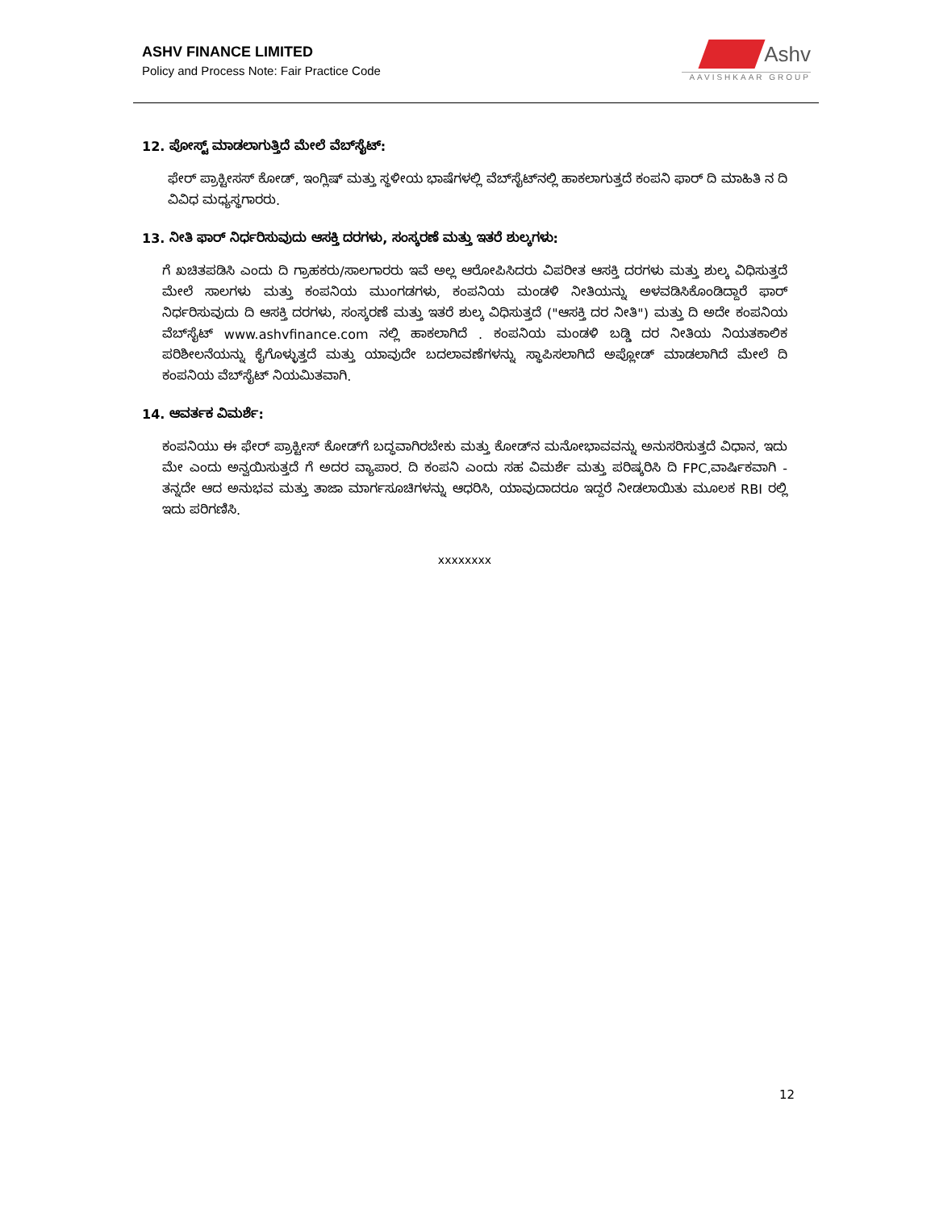ASHV FINANCE LIMITED
Policy and Process Note: Fair Practice Code
Ashv
AAVISHKAAR GROUP
12. ಪೋಸ್ಟ್ ಮಾಡಲಾಗುತ್ತಿದೆ ಮೇಲೆ ವೆಬ್‌ಸೈಟ್:
ಫೇರ್ ಪ್ರಾಕ್ಟೀಸಸ್ ಕೋಡ್, ಇಂಗ್ಲಿಷ್ ಮತ್ತು ಸ್ಥಳೀಯ ಭಾಷೆಗಳಲ್ಲಿ ವೆಬ್‌ಸೈಟ್‌ನಲ್ಲಿ ಹಾಕಲಾಗುತ್ತದೆ ಕಂಪನಿ ಫಾರ್ ದಿ ಮಾಹಿತಿ ನ ದಿ ವಿವಿಧ ಮಧ್ಯಸ್ಥಗಾರರು.
13. ನೀತಿ ಫಾರ್ ನಿರ್ಧರಿಸುವುದು ಆಸಕ್ತಿ ದರಗಳು, ಸಂಸ್ಕರಣೆ ಮತ್ತು ಇತರೆ ಶುಲ್ಕಗಳು:
ಗೆ ಖಚಿತಪಡಿಸಿ ಎಂದು ದಿ ಗ್ರಾಹಕರು/ಸಾಲಗಾರರು ಇವೆ ಅಲ್ಲ ಆರೋಪಿಸಿದರು ವಿಪರೀತ ಆಸಕ್ತಿ ದರಗಳು ಮತ್ತು ಶುಲ್ಕ ವಿಧಿಸುತ್ತದೆ ಮೇಲೆ ಸಾಲಗಳು ಮತ್ತು ಕಂಪನಿಯ ಮುಂಗಡಗಳು, ಕಂಪನಿಯ ಮಂಡಳಿ ನೀತಿಯನ್ನು ಅಳವಡಿಸಿಕೊಂಡಿದ್ದಾರೆ ಫಾರ್ ನಿರ್ಧರಿಸುವುದು ದಿ ಆಸಕ್ತಿ ದರಗಳು, ಸಂಸ್ಕರಣೆ ಮತ್ತು ಇತರೆ ಶುಲ್ಕ ವಿಧಿಸುತ್ತದೆ ("ಆಸಕ್ತಿ ದರ ನೀತಿ") ಮತ್ತು ದಿ ಅದೇ ಕಂಪನಿಯ ವೆಬ್‌ಸೈಟ್ www.ashvfinance.com ನಲ್ಲಿ ಹಾಕಲಾಗಿದೆ . ಕಂಪನಿಯ ಮಂಡಳಿ ಬಡ್ಡಿ ದರ ನೀತಿಯ ನಿಯತಕಾಲಿಕ ಪರಿಶೀಲನೆಯನ್ನು ಕೈಗೊಳ್ಳುತ್ತದೆ ಮತ್ತು ಯಾವುದೇ ಬದಲಾವಣೆಗಳನ್ನು ಸ್ಥಾಪಿಸಲಾಗಿದೆ ಅಪ್ಲೋಡ್ ಮಾಡಲಾಗಿದೆ ಮೇಲೆ ದಿ ಕಂಪನಿಯ ವೆಬ್‌ಸೈಟ್ ನಿಯಮಿತವಾಗಿ.
14. ಆವರ್ತಕ ವಿಮರ್ಶೆ:
ಕಂಪನಿಯು ಈ ಫೇರ್ ಪ್ರಾಕ್ಟೀಸ್ ಕೋಡ್‌ಗೆ ಬದ್ಧವಾಗಿರಬೇಕು ಮತ್ತು ಕೋಡ್‌ನ ಮನೋಭಾವವನ್ನು ಅನುಸರಿಸುತ್ತದೆ ವಿಧಾನ, ಇದು ಮೇ ಎಂದು ಅನ್ವಯಿಸುತ್ತದೆ ಗೆ ಅದರ ವ್ಯಾಪಾರ. ದಿ ಕಂಪನಿ ಎಂದು ಸಹ ವಿಮರ್ಶೆ ಮತ್ತು ಪರಿಷ್ಕರಿಸಿ ದಿ FPC,ವಾರ್ಷಿಕವಾಗಿ - ತನ್ನದೇ ಆದ ಅನುಭವ ಮತ್ತು ತಾಜಾ ಮಾರ್ಗಸೂಚಿಗಳನ್ನು ಆಧರಿಸಿ, ಯಾವುದಾದರೂ ಇದ್ದರೆ ನೀಡಲಾಯಿತು ಮೂಲಕ RBI ರಲ್ಲಿ ಇದು ಪರಿಗಣಿಸಿ.
xxxxxxxx
12